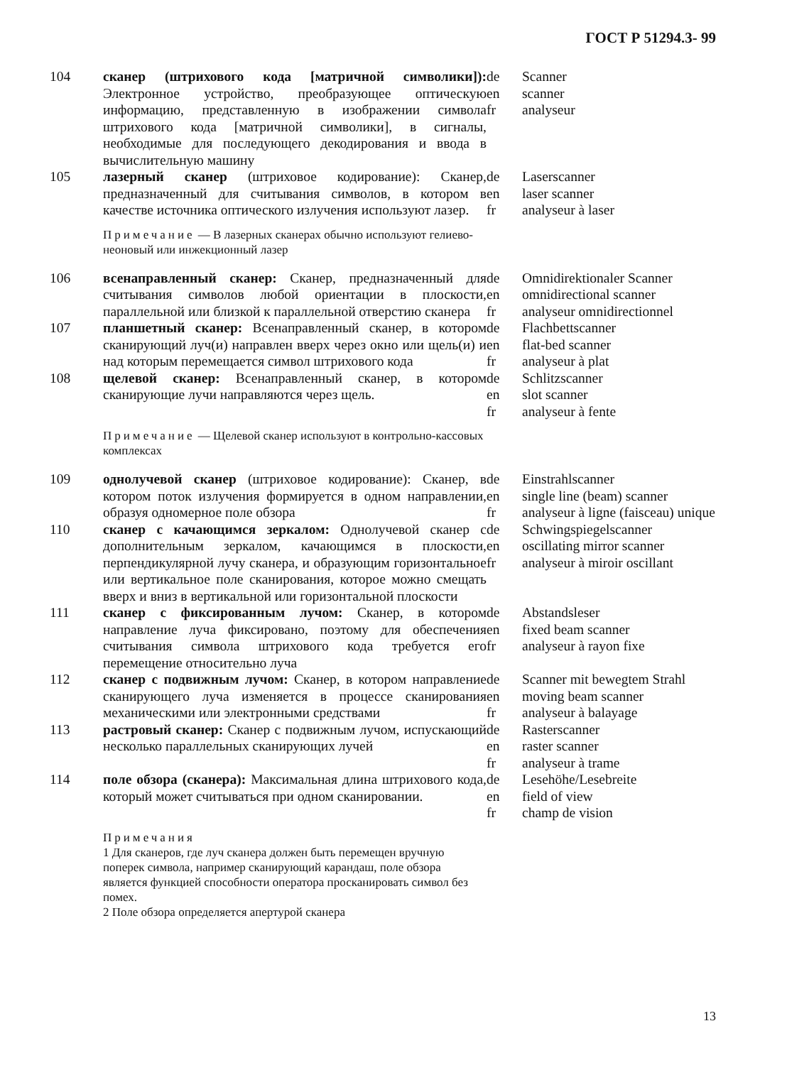ГОСТ Р 51294.3- 99
104
сканер (штрихового кода [матричной символики]): Электронное устройство, преобразующее оптическую информацию, представленную в изображении символа штрихового кода [матричной символики], в сигналы, необходимые для последующего декодирования и ввода в вычислительную машину
de
en
fr
Scanner
scanner
analyseur
105
лазерный сканер (штриховое кодирование): Сканер, предназначенный для считывания символов, в котором в качестве источника оптического излучения используют лазер.
de
en
fr
Laserscanner
laser scanner
analyseur à laser
Примечание — В лазерных сканерах обычно используют гелиево-неоновый или инжекционный лазер
106
всенаправленный сканер: Сканер, предназначенный для считывания символов любой ориентации в плоскости, параллельной или близкой к параллельной отверстию сканера
de
en
fr
Omnidirektionaler Scanner
omnidirectional scanner
analyseur omnidirectionnel
107
планшетный сканер: Всенаправленный сканер, в котором сканирующий луч(и) направлен вверх через окно или щель(и) и над которым перемещается символ штрихового кода
de
en
fr
Flachbettscanner
flat-bed scanner
analyseur à plat
108
щелевой сканер: Всенаправленный сканер, в котором сканирующие лучи направляются через щель.
de
en
fr
Schlitzscanner
slot scanner
analyseur à fente
Примечание — Щелевой сканер используют в контрольно-кассовых комплексах
109
однолучевой сканер (штриховое кодирование): Сканер, в котором поток излучения формируется в одном направлении, образуя одномерное поле обзора
de
en
fr
Einstrahlscanner
single line (beam) scanner
analyseur à ligne (faisceau) unique
110
сканер с качающимся зеркалом: Однолучевой сканер с дополнительным зеркалом, качающимся в плоскости, перпендикулярной лучу сканера, и образующим горизонтальное или вертикальное поле сканирования, которое можно смещать вверх и вниз в вертикальной или горизонтальной плоскости
de
en
fr
Schwingspiegelscanner
oscillating mirror scanner
analyseur à miroir oscillant
111
сканер с фиксированным лучом: Сканер, в котором направление луча фиксировано, поэтому для обеспечения считывания символа штрихового кода требуется его перемещение относительно луча
de
en
fr
Abstandsleser
fixed beam scanner
analyseur à rayon fixe
112
сканер с подвижным лучом: Сканер, в котором направление сканирующего луча изменяется в процессе сканирования механическими или электронными средствами
de
en
fr
Scanner mit bewegtem Strahl
moving beam scanner
analyseur à balayage
113
растровый сканер: Сканер с подвижным лучом, испускающий несколько параллельных сканирующих лучей
de
en
fr
Rasterscanner
raster scanner
analyseur à trame
114
поле обзора (сканера): Максимальная длина штрихового кода, который может считываться при одном сканировании.
de
en
fr
Lesehöhe/Lesebreite
field of view
champ de vision
Примечания
1 Для сканеров, где луч сканера должен быть перемещен вручную поперек символа, например сканирующий карандаш, поле обзора является функцией способности оператора просканировать символ без помех.
2 Поле обзора определяется апертурой сканера
13